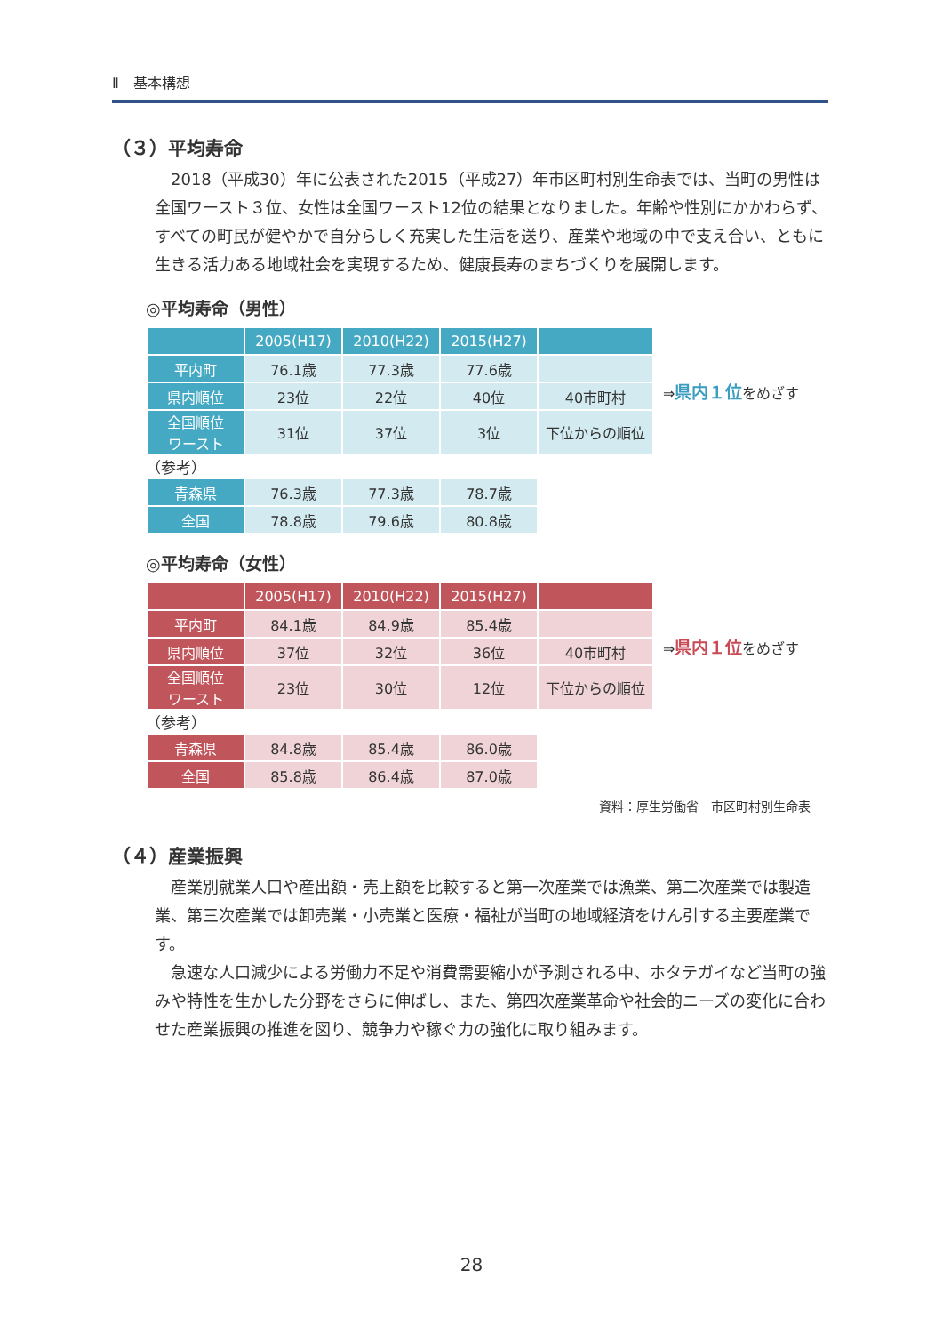Ⅱ　基本構想
（３）平均寿命
2018（平成30）年に公表された2015（平成27）年市区町村別生命表では、当町の男性は全国ワースト３位、女性は全国ワースト12位の結果となりました。年齢や性別にかかわらず、すべての町民が健やかで自分らしく充実した生活を送り、産業や地域の中で支え合い、ともに生きる活力ある地域社会を実現するため、健康長寿のまちづくりを展開します。
◎平均寿命（男性）
| | 2005(H17) | 2010(H22) | 2015(H27) | |
| --- | --- | --- | --- | --- |
| 平内町 | 76.1歳 | 77.3歳 | 77.6歳 | |
| 県内順位 | 23位 | 22位 | 40位 | 40市町村 |
| 全国順位 ワースト | 31位 | 37位 | 3位 | 下位からの順位 |
⇒県内１位をめざす
（参考）
| 青森県 | 76.3歳 | 77.3歳 | 78.7歳 |
| 全国 | 78.8歳 | 79.6歳 | 80.8歳 |
◎平均寿命（女性）
| | 2005(H17) | 2010(H22) | 2015(H27) | |
| --- | --- | --- | --- | --- |
| 平内町 | 84.1歳 | 84.9歳 | 85.4歳 | |
| 県内順位 | 37位 | 32位 | 36位 | 40市町村 |
| 全国順位 ワースト | 23位 | 30位 | 12位 | 下位からの順位 |
⇒県内１位をめざす
（参考）
| 青森県 | 84.8歳 | 85.4歳 | 86.0歳 |
| 全国 | 85.8歳 | 86.4歳 | 87.0歳 |
資料：厚生労働省　市区町村別生命表
（４）産業振興
産業別就業人口や産出額・売上額を比較すると第一次産業では漁業、第二次産業では製造業、第三次産業では卸売業・小売業と医療・福祉が当町の地域経済をけん引する主要産業です。
急速な人口減少による労働力不足や消費需要縮小が予測される中、ホタテガイなど当町の強みや特性を生かした分野をさらに伸ばし、また、第四次産業革命や社会的ニーズの変化に合わせた産業振興の推進を図り、競争力や稼ぐ力の強化に取り組みます。
28